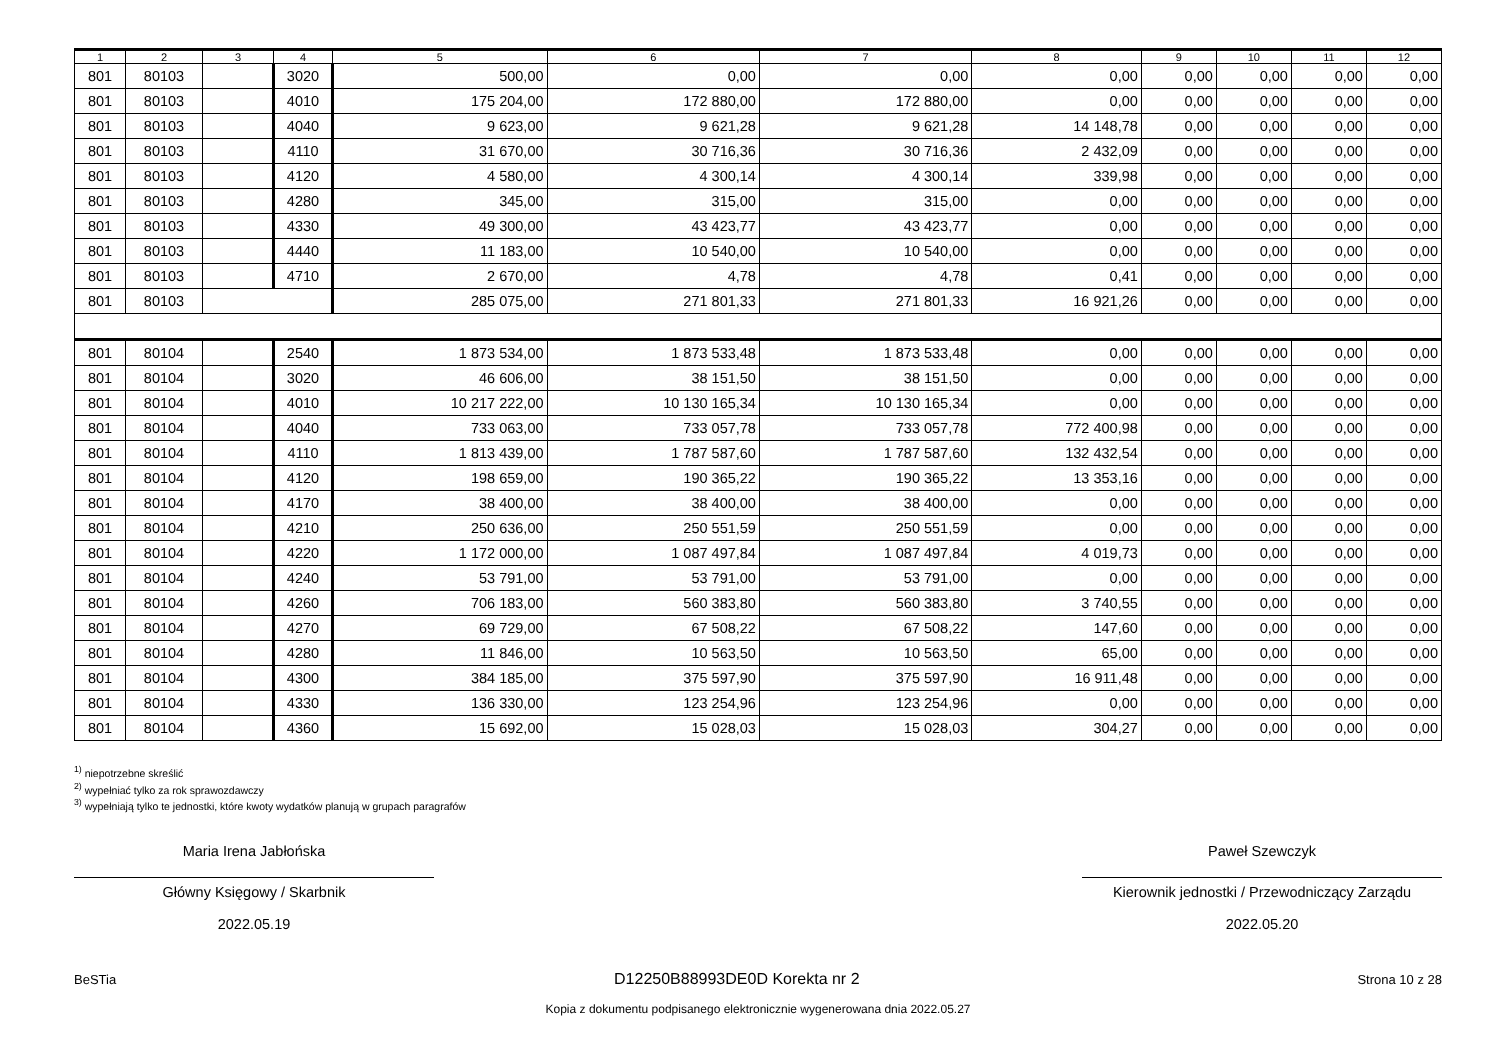| 1 | 2 | 3 | 4 | 5 | 6 | 7 | 8 | 9 | 10 | 11 | 12 |
| --- | --- | --- | --- | --- | --- | --- | --- | --- | --- | --- | --- |
| 801 | 80103 | | 3020 | 500,00 | 0,00 | 0,00 | 0,00 | 0,00 | 0,00 | 0,00 | 0,00 |
| 801 | 80103 | | 4010 | 175 204,00 | 172 880,00 | 172 880,00 | 0,00 | 0,00 | 0,00 | 0,00 | 0,00 |
| 801 | 80103 | | 4040 | 9 623,00 | 9 621,28 | 9 621,28 | 14 148,78 | 0,00 | 0,00 | 0,00 | 0,00 |
| 801 | 80103 | | 4110 | 31 670,00 | 30 716,36 | 30 716,36 | 2 432,09 | 0,00 | 0,00 | 0,00 | 0,00 |
| 801 | 80103 | | 4120 | 4 580,00 | 4 300,14 | 4 300,14 | 339,98 | 0,00 | 0,00 | 0,00 | 0,00 |
| 801 | 80103 | | 4280 | 345,00 | 315,00 | 315,00 | 0,00 | 0,00 | 0,00 | 0,00 | 0,00 |
| 801 | 80103 | | 4330 | 49 300,00 | 43 423,77 | 43 423,77 | 0,00 | 0,00 | 0,00 | 0,00 | 0,00 |
| 801 | 80103 | | 4440 | 11 183,00 | 10 540,00 | 10 540,00 | 0,00 | 0,00 | 0,00 | 0,00 | 0,00 |
| 801 | 80103 | | 4710 | 2 670,00 | 4,78 | 4,78 | 0,41 | 0,00 | 0,00 | 0,00 | 0,00 |
| 801 | 80103 | | | 285 075,00 | 271 801,33 | 271 801,33 | 16 921,26 | 0,00 | 0,00 | 0,00 | 0,00 |
| 801 | 80104 | | 2540 | 1 873 534,00 | 1 873 533,48 | 1 873 533,48 | 0,00 | 0,00 | 0,00 | 0,00 | 0,00 |
| 801 | 80104 | | 3020 | 46 606,00 | 38 151,50 | 38 151,50 | 0,00 | 0,00 | 0,00 | 0,00 | 0,00 |
| 801 | 80104 | | 4010 | 10 217 222,00 | 10 130 165,34 | 10 130 165,34 | 0,00 | 0,00 | 0,00 | 0,00 | 0,00 |
| 801 | 80104 | | 4040 | 733 063,00 | 733 057,78 | 733 057,78 | 772 400,98 | 0,00 | 0,00 | 0,00 | 0,00 |
| 801 | 80104 | | 4110 | 1 813 439,00 | 1 787 587,60 | 1 787 587,60 | 132 432,54 | 0,00 | 0,00 | 0,00 | 0,00 |
| 801 | 80104 | | 4120 | 198 659,00 | 190 365,22 | 190 365,22 | 13 353,16 | 0,00 | 0,00 | 0,00 | 0,00 |
| 801 | 80104 | | 4170 | 38 400,00 | 38 400,00 | 38 400,00 | 0,00 | 0,00 | 0,00 | 0,00 | 0,00 |
| 801 | 80104 | | 4210 | 250 636,00 | 250 551,59 | 250 551,59 | 0,00 | 0,00 | 0,00 | 0,00 | 0,00 |
| 801 | 80104 | | 4220 | 1 172 000,00 | 1 087 497,84 | 1 087 497,84 | 4 019,73 | 0,00 | 0,00 | 0,00 | 0,00 |
| 801 | 80104 | | 4240 | 53 791,00 | 53 791,00 | 53 791,00 | 0,00 | 0,00 | 0,00 | 0,00 | 0,00 |
| 801 | 80104 | | 4260 | 706 183,00 | 560 383,80 | 560 383,80 | 3 740,55 | 0,00 | 0,00 | 0,00 | 0,00 |
| 801 | 80104 | | 4270 | 69 729,00 | 67 508,22 | 67 508,22 | 147,60 | 0,00 | 0,00 | 0,00 | 0,00 |
| 801 | 80104 | | 4280 | 11 846,00 | 10 563,50 | 10 563,50 | 65,00 | 0,00 | 0,00 | 0,00 | 0,00 |
| 801 | 80104 | | 4300 | 384 185,00 | 375 597,90 | 375 597,90 | 16 911,48 | 0,00 | 0,00 | 0,00 | 0,00 |
| 801 | 80104 | | 4330 | 136 330,00 | 123 254,96 | 123 254,96 | 0,00 | 0,00 | 0,00 | 0,00 | 0,00 |
| 801 | 80104 | | 4360 | 15 692,00 | 15 028,03 | 15 028,03 | 304,27 | 0,00 | 0,00 | 0,00 | 0,00 |
<sup>1)</sup> niepotrzebne skreślić
<sup>2)</sup> wypełniać tylko za rok sprawozdawczy
<sup>3)</sup> wypełniają tylko te jednostki, które kwoty wydatków planują w grupach paragrafów
Maria Irena Jabłońska
Główny Księgowy / Skarbnik
2022.05.19
Paweł Szewczyk
Kierownik jednostki / Przewodniczący Zarządu
2022.05.20
BeSTia D12250B88993DE0D Korekta nr 2 Strona 10 z 28
Kopia z dokumentu podpisanego elektronicznie wygenerowana dnia 2022.05.27